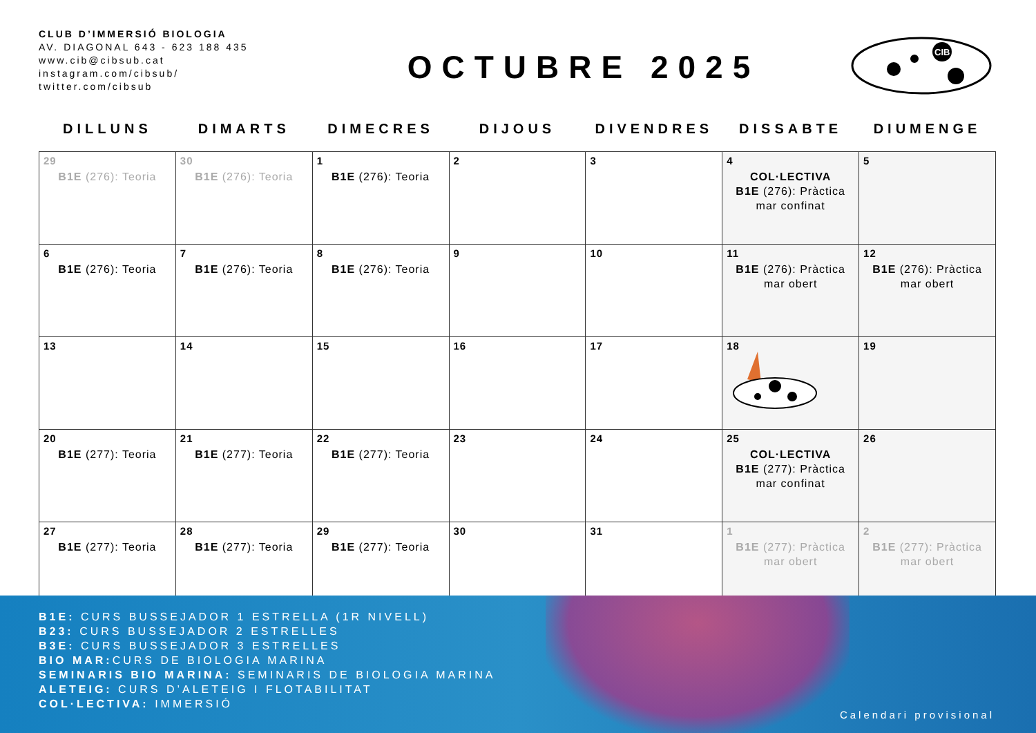CLUB D’IMMERSIÓ BIOLOGIA
AV. DIAGONAL 643 - 623 188 435
www.cib@cibsub.cat
instagram.com/cibsub/
twitter.com/cibsub
OCTUBRE 2025
CIB
| DILLUNS | DIMARTS | DIMECRES | DIJOUS | DIVENDRES | DISSABTE | DIUMENGE |
| --- | --- | --- | --- | --- | --- | --- |
| 29 B1E (276): Teoria | 30 B1E (276): Teoria | 1 B1E (276): Teoria | 2 | 3 | 4 COL·LECTIVA B1E (276): Pràctica mar confinat | 5 |
| 6 B1E (276): Teoria | 7 B1E (276): Teoria | 8 B1E (276): Teoria | 9 | 10 | 11 B1E (276): Pràctica mar obert | 12 B1E (276): Pràctica mar obert |
| 13 | 14 | 15 | 16 | 17 | 18 | 19 |
| 20 B1E (277): Teoria | 21 B1E (277): Teoria | 22 B1E (277): Teoria | 23 | 24 | 25 COL·LECTIVA B1E (277): Pràctica mar confinat | 26 |
| 27 B1E (277): Teoria | 28 B1E (277): Teoria | 29 B1E (277): Teoria | 30 | 31 | 1 B1E (277): Pràctica mar obert | 2 B1E (277): Pràctica mar obert |
B1E: CURS BUSSEJADOR 1 ESTRELLA (1R NIVELL)
B23: CURS BUSSEJADOR 2 ESTRELLES
B3E: CURS BUSSEJADOR 3 ESTRELLES
BIO MAR: CURS DE BIOLOGIA MARINA
SEMINARIS BIO MARINA: SEMINARIS DE BIOLOGIA MARINA
ALETEIG: CURS D’ALETEIG I FLOTABILITAT
COL·LECTIVA: IMMERSIÓ
Calendari provisional